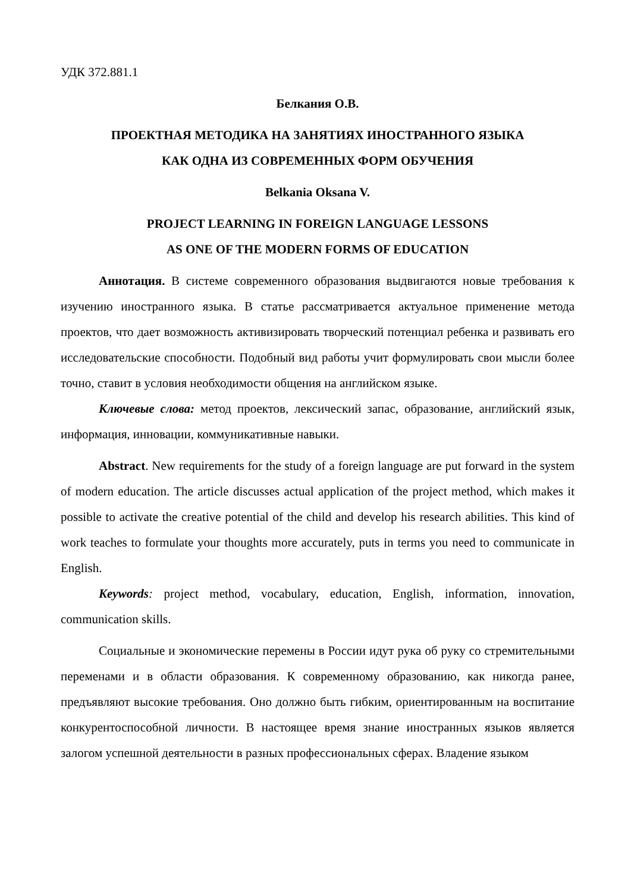УДК 372.881.1
Белкания О.В.
ПРОЕКТНАЯ МЕТОДИКА НА ЗАНЯТИЯХ ИНОСТРАННОГО ЯЗЫКА
КАК ОДНА ИЗ СОВРЕМЕННЫХ ФОРМ ОБУЧЕНИЯ
Belkania Oksana V.
PROJECT LEARNING IN FOREIGN LANGUAGE LESSONS
AS ONE OF THE MODERN FORMS OF EDUCATION
Аннотация. В системе современного образования выдвигаются новые требования к изучению иностранного языка. В статье рассматривается актуальное применение метода проектов, что дает возможность активизировать творческий потенциал ребенка и развивать его исследовательские способности. Подобный вид работы учит формулировать свои мысли более точно, ставит в условия необходимости общения на английском языке.
Ключевые слова: метод проектов, лексический запас, образование, английский язык, информация, инновации, коммуникативные навыки.
Abstract. New requirements for the study of a foreign language are put forward in the system of modern education. The article discusses actual application of the project method, which makes it possible to activate the creative potential of the child and develop his research abilities. This kind of work teaches to formulate your thoughts more accurately, puts in terms you need to communicate in English.
Keywords: project method, vocabulary, education, English, information, innovation, communication skills.
Социальные и экономические перемены в России идут рука об руку со стремительными переменами и в области образования. К современному образованию, как никогда ранее, предъявляют высокие требования. Оно должно быть гибким, ориентированным на воспитание конкурентоспособной личности. В настоящее время знание иностранных языков является залогом успешной деятельности в разных профессиональных сферах. Владение языком